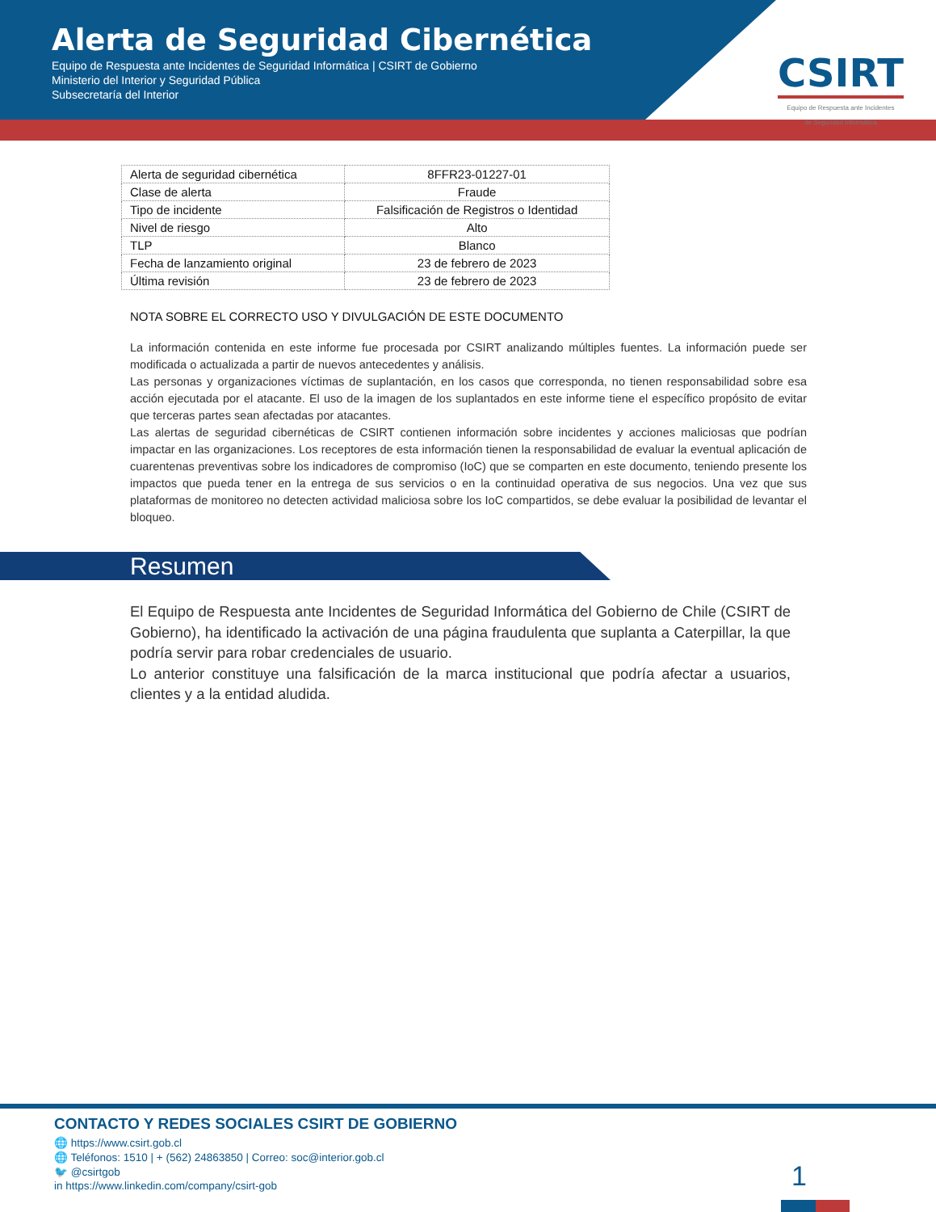Alerta de Seguridad Cibernética
Equipo de Respuesta ante Incidentes de Seguridad Informática | CSIRT de Gobierno
Ministerio del Interior y Seguridad Pública
Subsecretaría del Interior
CSIRT
Equipo de Respuesta ante Incidentes
de Seguridad Informática
| Alerta de seguridad cibernética | 8FFR23-01227-01 |
| Clase de alerta | Fraude |
| Tipo de incidente | Falsificación de Registros o Identidad |
| Nivel de riesgo | Alto |
| TLP | Blanco |
| Fecha de lanzamiento original | 23 de febrero de 2023 |
| Última revisión | 23 de febrero de 2023 |
NOTA SOBRE EL CORRECTO USO Y DIVULGACIÓN DE ESTE DOCUMENTO
La información contenida en este informe fue procesada por CSIRT analizando múltiples fuentes. La información puede ser modificada o actualizada a partir de nuevos antecedentes y análisis.
Las personas y organizaciones víctimas de suplantación, en los casos que corresponda, no tienen responsabilidad sobre esa acción ejecutada por el atacante. El uso de la imagen de los suplantados en este informe tiene el específico propósito de evitar que terceras partes sean afectadas por atacantes.
Las alertas de seguridad cibernéticas de CSIRT contienen información sobre incidentes y acciones maliciosas que podrían impactar en las organizaciones. Los receptores de esta información tienen la responsabilidad de evaluar la eventual aplicación de cuarentenas preventivas sobre los indicadores de compromiso (IoC) que se comparten en este documento, teniendo presente los impactos que pueda tener en la entrega de sus servicios o en la continuidad operativa de sus negocios. Una vez que sus plataformas de monitoreo no detecten actividad maliciosa sobre los IoC compartidos, se debe evaluar la posibilidad de levantar el bloqueo.
Resumen
El Equipo de Respuesta ante Incidentes de Seguridad Informática del Gobierno de Chile (CSIRT de Gobierno), ha identificado la activación de una página fraudulenta que suplanta a Caterpillar, la que podría servir para robar credenciales de usuario.
Lo anterior constituye una falsificación de la marca institucional que podría afectar a usuarios, clientes y a la entidad aludida.
CONTACTO Y REDES SOCIALES CSIRT DE GOBIERNO
🌐 https://www.csirt.gob.cl
🌐 Teléfonos: 1510 | + (562) 24863850 | Correo: soc@interior.gob.cl
🐦 @csirtgob
in https://www.linkedin.com/company/csirt-gob
1